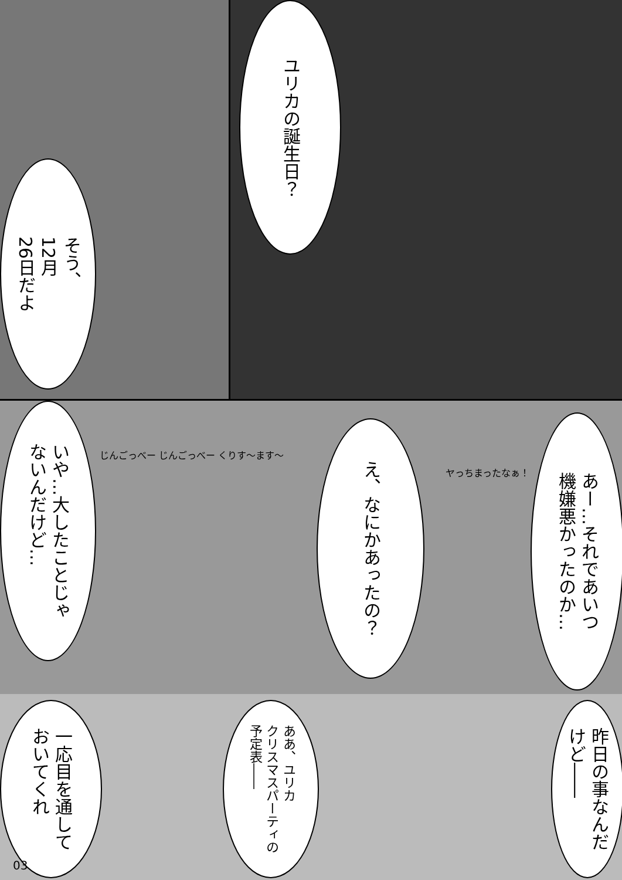そう、
12月
26日だよ
ユリカの誕生日？
いや…大したことじゃ
ないんだけど…
じんごっべー じんごっべー くりす～ます～
え、なにかあったの？
ヤっちまったなぁ！
あー…それであいつ
機嫌悪かったのか…
一応目を通して
おいてくれ
ああ、ユリカ
クリスマスパーティの
予定表――
昨日の事なんだ
けど――
03